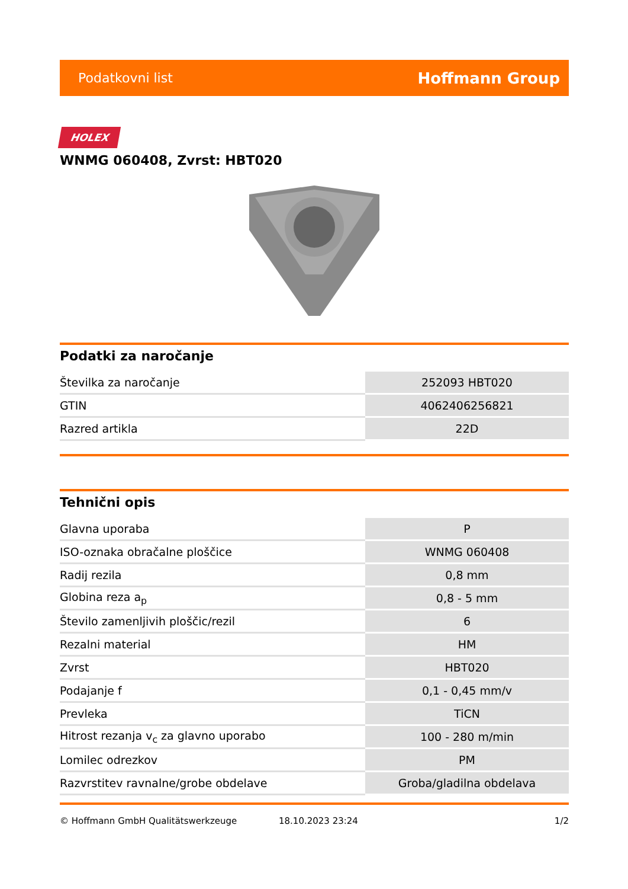Podatkovni list Hoffmann Group
HOLEX
WNMG 060408, Zvrst: HBT020
Podatki za naročanje
| Številka za naročanje | 252093 HBT020 |
| GTIN | 4062406256821 |
| Razred artikla | 22D |
Tehnični opis
| Glavna uporaba | P |
| ISO-oznaka obračalne ploščice | WNMG 060408 |
| Radij rezila | 0,8 mm |
| Globina reza a<sub>p</sub> | 0,8 - 5 mm |
| Število zamenljivih ploščic/rezil | 6 |
| Rezalni material | HM |
| Zvrst | HBT020 |
| Podajanje f | 0,1 - 0,45 mm/v |
| Prevleka | TiCN |
| Hitrost rezanja v<sub>c</sub> za glavno uporabo | 100 - 280 m/min |
| Lomilec odrezkov | PM |
| Razvrstitev ravnalne/grobe obdelave | Groba/gladilna obdelava |
© Hoffmann GmbH Qualitätswerkzeuge 18.10.2023 23:24 1/2